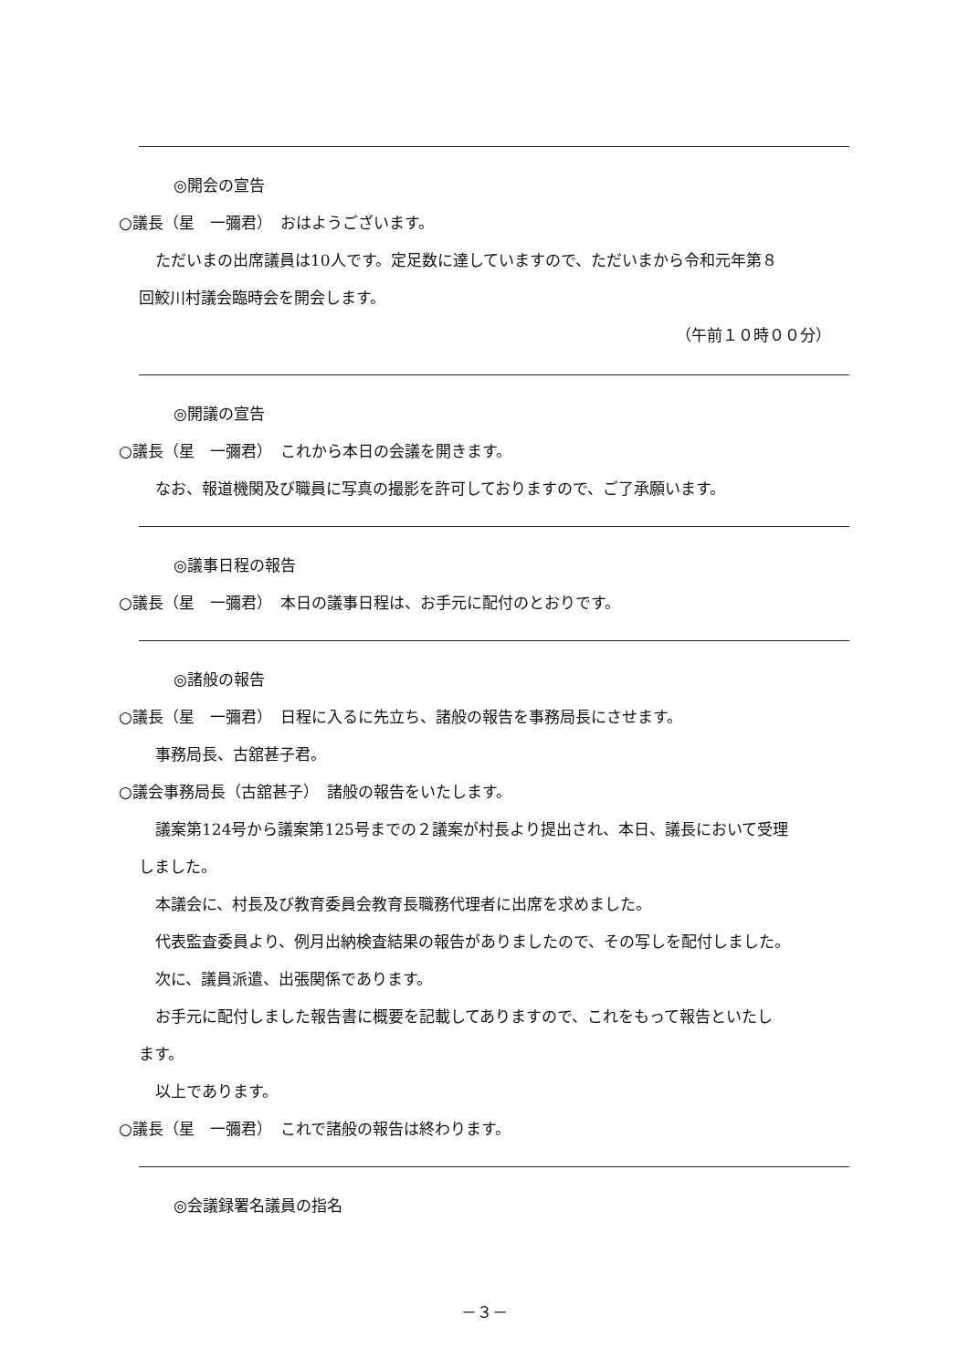◎開会の宣告
○議長（星　一彌君）　おはようございます。
ただいまの出席議員は10人です。定足数に達していますので、ただいまから令和元年第８
回鮫川村議会臨時会を開会します。
（午前１０時００分）
◎開議の宣告
○議長（星　一彌君）　これから本日の会議を開きます。
なお、報道機関及び職員に写真の撮影を許可しておりますので、ご了承願います。
◎議事日程の報告
○議長（星　一彌君）　本日の議事日程は、お手元に配付のとおりです。
◎諸般の報告
○議長（星　一彌君）　日程に入るに先立ち、諸般の報告を事務局長にさせます。
事務局長、古舘甚子君。
○議会事務局長（古舘甚子）　諸般の報告をいたします。
議案第124号から議案第125号までの２議案が村長より提出され、本日、議長において受理
しました。
本議会に、村長及び教育委員会教育長職務代理者に出席を求めました。
代表監査委員より、例月出納検査結果の報告がありましたので、その写しを配付しました。
次に、議員派遣、出張関係であります。
お手元に配付しました報告書に概要を記載してありますので、これをもって報告といたし
ます。
以上であります。
○議長（星　一彌君）　これで諸般の報告は終わります。
◎会議録署名議員の指名
－３－